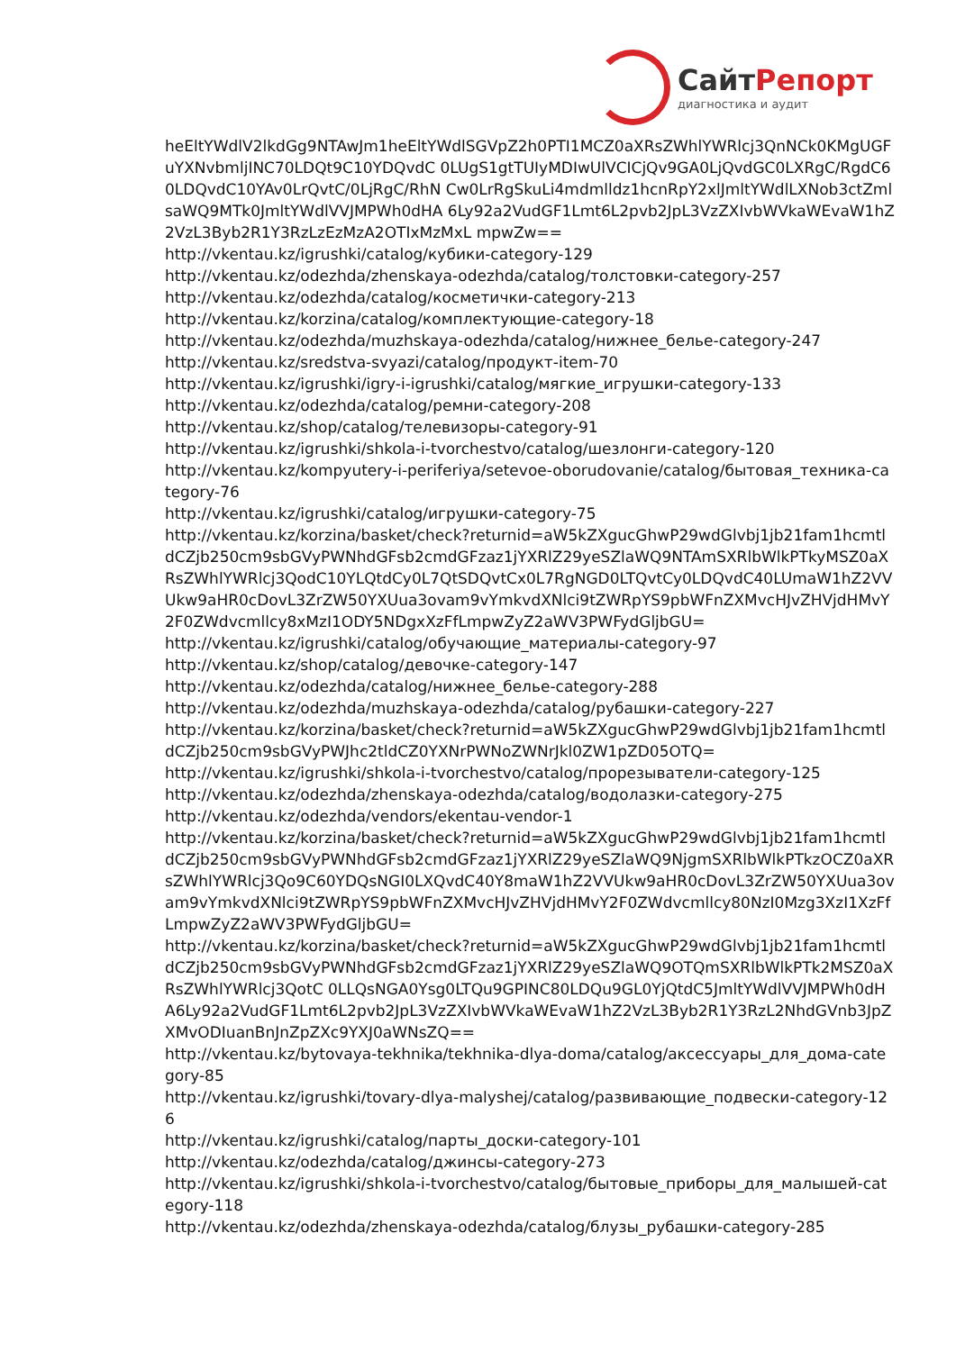СайтРепорт
диагностика и аудит
heEltYWdlV2lkdGg9NTAwJm1heEltYWdlSGVpZ2h0PTI1MCZ0aXRsZWhlYWRlcj3QnNCk0KMgUGF uYXNvbmljINC70LDQt9C10YDQvdC 0LUgS1gtTUIyMDIwUlVCICjQv9GA0LjQvdGC0LXRgC/RgdC60LDQvdC10YAv0LrQvtC/0LjRgC/RhN Cw0LrRgSkuLi4mdmlldz1hcnRpY2xlJmltYWdlLXNob3ctZmlsaWQ9MTk0JmltYWdlVVJMPWh0dHA 6Ly92a2VudGF1Lmt6L2pvb2JpL3VzZXIvbWVkaWEvaW1hZ2VzL3Byb2R1Y3RzLzEzMzA2OTIxMzMxL mpwZw==
http://vkentau.kz/igrushki/catalog/кубики-category-129
http://vkentau.kz/odezhda/zhenskaya-odezhda/catalog/толстовки-category-257
http://vkentau.kz/odezhda/catalog/косметички-category-213
http://vkentau.kz/korzina/catalog/комплектующие-category-18
http://vkentau.kz/odezhda/muzhskaya-odezhda/catalog/нижнее_белье-category-247
http://vkentau.kz/sredstva-svyazi/catalog/продукт-item-70
http://vkentau.kz/igrushki/igry-i-igrushki/catalog/мягкие_игрушки-category-133
http://vkentau.kz/odezhda/catalog/ремни-category-208
http://vkentau.kz/shop/catalog/телевизоры-category-91
http://vkentau.kz/igrushki/shkola-i-tvorchestvo/catalog/шезлонги-category-120
http://vkentau.kz/kompyutery-i-periferiya/setevoe-oborudovanie/catalog/бытовая_техника-category-76
http://vkentau.kz/igrushki/catalog/игрушки-category-75
http://vkentau.kz/korzina/basket/check?returnid=aW5kZXgucGhwP29wdGlvbj1jb21fam1hcmtldCZjb250cm9sbGVyPWNhdGFsb2cmdGFzaz1jYXRlZ29yeSZlaWQ9NTAmSXRlbWlkPTkyMSZ0aXRsZWhlYWRlcj3QodC10YLQtdCy0L7QtSDQvtCx0L7RgNGD0LTQvtCy0LDQvdC40LUmaW1hZ2VVUkw9aHR0cDovL3ZrZW50YXUua3ovam9vYmkvdXNlci9tZWRpYS9pbWFnZXMvcHJvZHVjdHMvY2F0ZWdvcmllcy8xMzI1ODY5NDgxXzFfLmpwZyZ2aWV3PWFydGljbGU=
http://vkentau.kz/igrushki/catalog/обучающие_материалы-category-97
http://vkentau.kz/shop/catalog/девочке-category-147
http://vkentau.kz/odezhda/catalog/нижнее_белье-category-288
http://vkentau.kz/odezhda/muzhskaya-odezhda/catalog/рубашки-category-227
http://vkentau.kz/korzina/basket/check?returnid=aW5kZXgucGhwP29wdGlvbj1jb21fam1hcmtldCZjb250cm9sbGVyPWJhc2tldCZ0YXNrPWNoZWNrJkl0ZW1pZD05OTQ=
http://vkentau.kz/igrushki/shkola-i-tvorchestvo/catalog/прорезыватели-category-125
http://vkentau.kz/odezhda/zhenskaya-odezhda/catalog/водолазки-category-275
http://vkentau.kz/odezhda/vendors/ekentau-vendor-1
http://vkentau.kz/korzina/basket/check?returnid=aW5kZXgucGhwP29wdGlvbj1jb21fam1hcmtldCZjb250cm9sbGVyPWNhdGFsb2cmdGFzaz1jYXRlZ29yeSZlaWQ9NjgmSXRlbWlkPTkzOCZ0aXRsZWhlYWRlcj3Qo9C60YDQsNGI0LXQvdC40Y8maW1hZ2VVUkw9aHR0cDovL3ZrZW50YXUua3ovam9vYmkvdXNlci9tZWRpYS9pbWFnZXMvcHJvZHVjdHMvY2F0ZWdvcmllcy80NzI0Mzg3XzI1XzFfLmpwZyZ2aWV3PWFydGljbGU=
http://vkentau.kz/korzina/basket/check?returnid=aW5kZXgucGhwP29wdGlvbj1jb21fam1hcmtldCZjb250cm9sbGVyPWNhdGFsb2cmdGFzaz1jYXRlZ29yeSZlaWQ9OTQmSXRlbWlkPTk2MSZ0aXRsZWhlYWRlcj3QotC 0LLQsNGA0Ysg0LTQu9GPINC80LDQu9GL0YjQtdC5JmltYWdlVVJMPWh0dHA6Ly92a2VudGF1Lmt6L2pvb2JpL3VzZXIvbWVkaWEvaW1hZ2VzL3Byb2R1Y3RzL2NhdGVnb3JpZXMvODIuanBnJnZpZXc9YXJ0aWNsZQ==
http://vkentau.kz/bytovaya-tekhnika/tekhnika-dlya-doma/catalog/аксессуары_для_дома-category-85
http://vkentau.kz/igrushki/tovary-dlya-malyshej/catalog/развивающие_подвески-category-126
http://vkentau.kz/igrushki/catalog/парты_доски-category-101
http://vkentau.kz/odezhda/catalog/джинсы-category-273
http://vkentau.kz/igrushki/shkola-i-tvorchestvo/catalog/бытовые_приборы_для_малышей-category-118
http://vkentau.kz/odezhda/zhenskaya-odezhda/catalog/блузы_рубашки-category-285